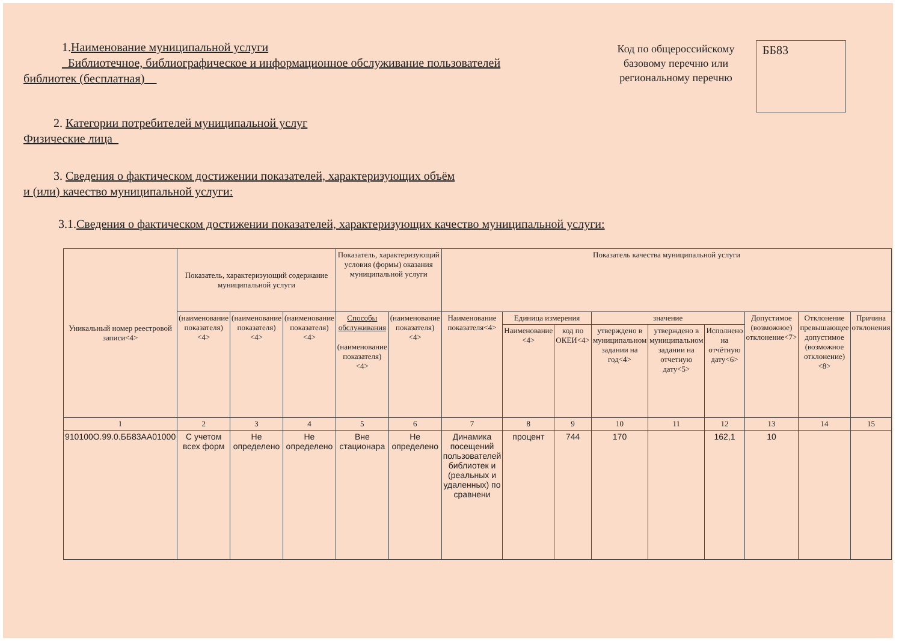1.Наименование муниципальной услуги
_Библиотечное, библиографическое и информационное обслуживание пользователей
библиотек (бесплатная)__
Код по общероссийскому базовому перечню или региональному перечню
ББ83
2. Категории потребителей муниципальной услуг
Физические лица_
3. Сведения о фактическом достижении показателей, характеризующих объём
и (или) качество муниципальной услуги:
3.1.Сведения о фактическом достижении показателей, характеризующих качество муниципальной услуги:
| Уникальный номер реестровой записи<4> | Показатель, характеризующий содержание муниципальной услуги | | | Показатель, характеризующий условия (формы) оказания муниципальной услуги | | Показатель качества муниципальной услуги | | | | | | | | |
| --- | --- | --- | --- | --- | --- | --- | --- | --- | --- | --- | --- | --- | --- | --- |
| | (наименование показателя) <4> | (наименование показателя) <4> | (наименование показателя) <4> | Способы обслуживания (наименование показателя) <4> | (наименование показателя) <4> | Наименование показателя<4> | Единица измерения | | значение | | | Допустимое (возможное) отклонение<7> | Отклонение превышающее допустимое (возможное отклонение) <8> | Причина отклонения |
| | | | | | | | Наименование <4> | код по ОКЕИ<4> | утверждено в муниципальном задании на год<4> | утверждено в муниципальном задании на отчетную дату<5> | Исполнено на отчётную дату<6> | | | |
| 1 | 2 | 3 | 4 | 5 | 6 | 7 | 8 | 9 | 10 | 11 | 12 | 13 | 14 | 15 |
| 910100О.99.0.ББ83АА01000 | С учетом всех форм | Не определено | Не определено | Вне стационара | Не определено | Динамика посещений пользователей библиотек и (реальных и удаленных) по сравнени | процент | 744 | 170 | | 162,1 | 10 | | |